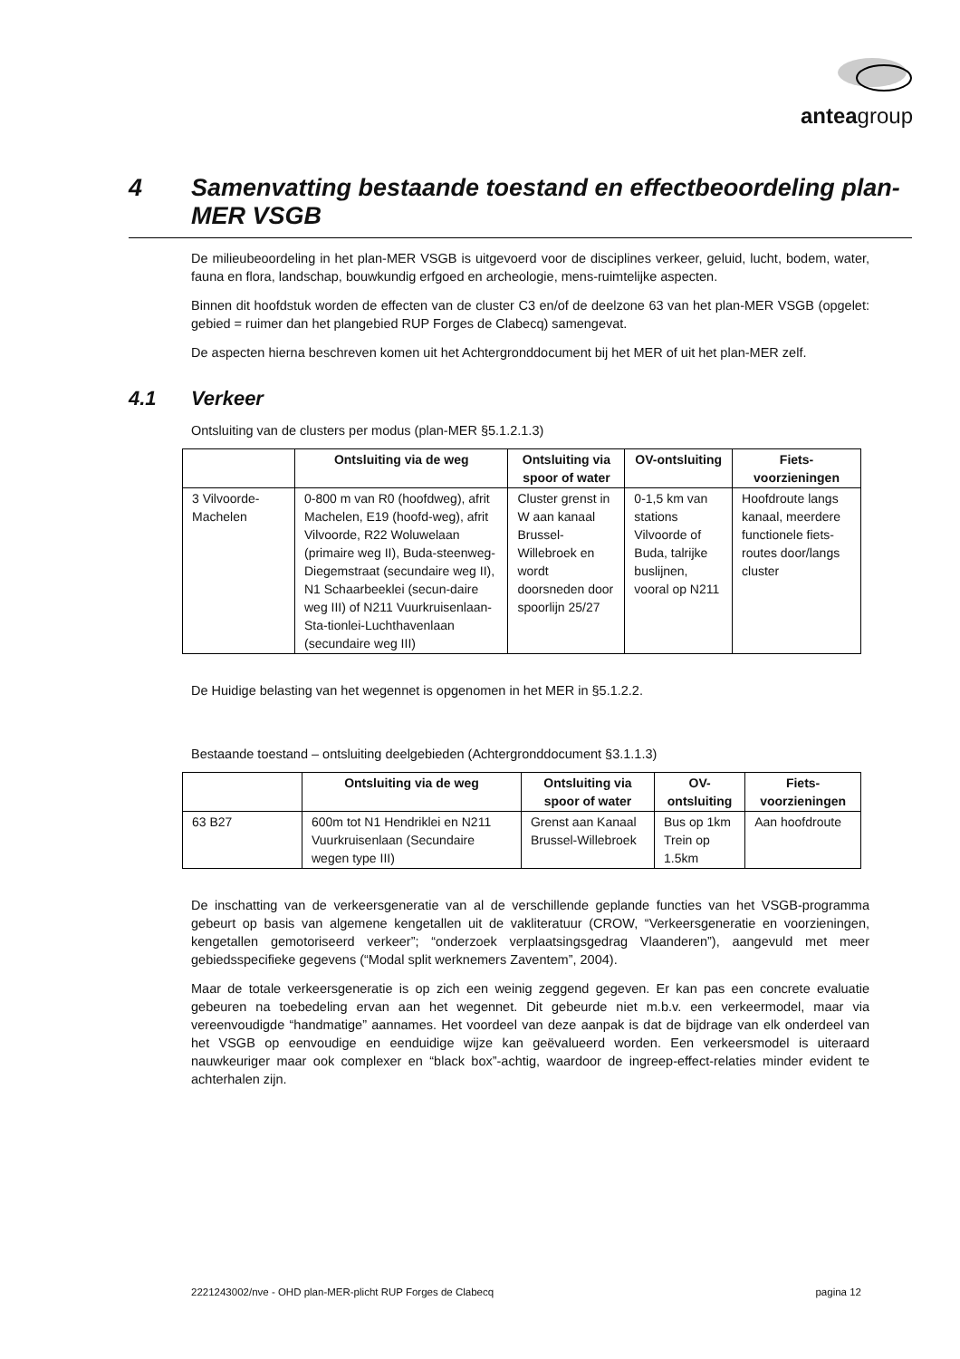anteagroup
4 Samenvatting bestaande toestand en effectbeoordeling plan-MER VSGB
De milieubeoordeling in het plan-MER VSGB is uitgevoerd voor de disciplines verkeer, geluid, lucht, bodem, water, fauna en flora, landschap, bouwkundig erfgoed en archeologie, mens-ruimtelijke aspecten.
Binnen dit hoofdstuk worden de effecten van de cluster C3 en/of de deelzone 63 van het plan-MER VSGB (opgelet: gebied = ruimer dan het plangebied RUP Forges de Clabecq) samengevat.
De aspecten hierna beschreven komen uit het Achtergronddocument bij het MER of uit het plan-MER zelf.
4.1 Verkeer
Ontsluiting van de clusters per modus (plan-MER §5.1.2.1.3)
| | Ontsluiting via de weg | Ontsluiting via spoor of water | OV-ontsluiting | Fiets-voorzieningen |
| --- | --- | --- | --- | --- |
| 3 Vilvoorde-Machelen | 0-800 m van R0 (hoofdweg), afrit Machelen, E19 (hoofd-weg), afrit Vilvoorde, R22 Woluwelaan (primaire weg II), Buda-steenweg-Diegemstraat (secundaire weg II), N1 Schaarbeeklei (secun-daire weg III) of N211 Vuurkruisenlaan-Sta-tionlei-Luchthavenlaan (secundaire weg III) | Cluster grenst in W aan kanaal Brussel-Willebroek en wordt doorsneden door spoorlijn 25/27 | 0-1,5 km van stations Vilvoorde of Buda, talrijke buslijnen, vooral op N211 | Hoofdroute langs kanaal, meerdere functionele fiets-routes door/langs cluster |
De Huidige belasting van het wegennet is opgenomen in het MER in §5.1.2.2.
Bestaande toestand – ontsluiting deelgebieden (Achtergronddocument §3.1.1.3)
| | Ontsluiting via de weg | Ontsluiting via spoor of water | OV-ontsluiting | Fiets-voorzieningen |
| --- | --- | --- | --- | --- |
| 63 B27 | 600m tot N1 Hendriklei en N211 Vuurkruisenlaan (Secundaire wegen type III) | Grenst aan Kanaal Brussel-Willebroek | Bus op 1km Trein op 1.5km | Aan hoofdroute |
De inschatting van de verkeersgeneratie van al de verschillende geplande functies van het VSGB-programma gebeurt op basis van algemene kengetallen uit de vakliteratuur (CROW, “Verkeersgeneratie en voorzieningen, kengetallen gemotoriseerd verkeer”; “onderzoek verplaatsingsgedrag Vlaanderen”), aangevuld met meer gebiedsspecifieke gegevens (“Modal split werknemers Zaventem”, 2004).
Maar de totale verkeersgeneratie is op zich een weinig zeggend gegeven. Er kan pas een concrete evaluatie gebeuren na toebedeling ervan aan het wegennet. Dit gebeurde niet m.b.v. een verkeermodel, maar via vereenvoudigde “handmatige” aannames. Het voordeel van deze aanpak is dat de bijdrage van elk onderdeel van het VSGB op eenvoudige en eenduidige wijze kan geëvalueerd worden. Een verkeersmodel is uiteraard nauwkeuriger maar ook complexer en “black box”-achtig, waardoor de ingreep-effect-relaties minder evident te achterhalen zijn.
2221243002/nve - OHD plan-MER-plicht RUP Forges de Clabecq pagina 12